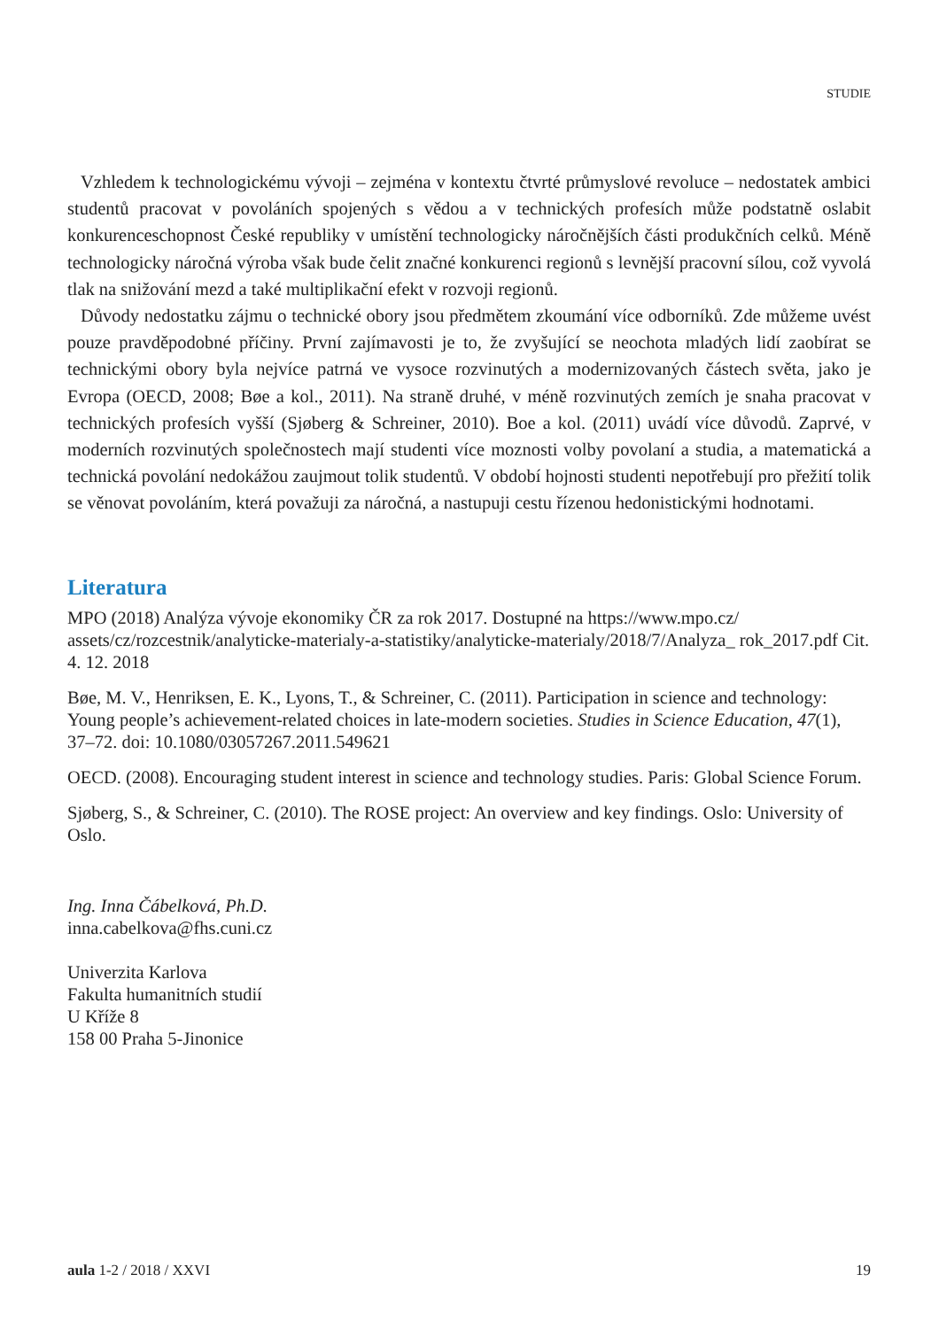STUDIE
Vzhledem k technologickému vývoji – zejména v kontextu čtvrté průmyslové revoluce – nedostatek ambici studentů pracovat v povoláních spojených s vědou a v technických profesích může podstatně oslabit konkurenceschopnost České republiky v umístění technologicky náročnějších části produkčních celků. Méně technologicky náročná výroba však bude čelit značné konkurenci regionů s levnější pracovní sílou, což vyvolá tlak na snižování mezd a také multiplikační efekt v rozvoji regionů.
Důvody nedostatku zájmu o technické obory jsou předmětem zkoumání více odborníků. Zde můžeme uvést pouze pravděpodobné příčiny. První zajímavosti je to, že zvyšující se neochota mladých lidí zaobírat se technickými obory byla nejvíce patrná ve vysoce rozvinutých a modernizovaných částech světa, jako je Evropa (OECD, 2008; Bøe a kol., 2011). Na straně druhé, v méně rozvinutých zemích je snaha pracovat v technických profesích vyšší (Sjøberg & Schreiner, 2010). Boe a kol. (2011) uvádí více důvodů. Zaprvé, v moderních rozvinutých společnostech mají studenti více moznosti volby povolaní a studia, a matematická a technická povolání nedokážou zaujmout tolik studentů. V období hojnosti studenti nepotřebují pro přežití tolik se věnovat povoláním, která považuji za náročná, a nastupuji cestu řízenou hedonistickými hodnotami.
Literatura
MPO (2018) Analýza vývoje ekonomiky ČR za rok 2017. Dostupné na https://www.mpo.cz/ assets/cz/rozcestnik/analyticke-materialy-a-statistiky/analyticke-materialy/2018/7/Analyza_ rok_2017.pdf Cit. 4. 12. 2018
Bøe, M. V., Henriksen, E. K., Lyons, T., & Schreiner, C. (2011). Participation in science and technology: Young people’s achievement-related choices in late-modern societies. Studies in Science Education, 47(1), 37–72. doi: 10.1080/03057267.2011.549621
OECD. (2008). Encouraging student interest in science and technology studies. Paris: Global Science Forum.
Sjøberg, S., & Schreiner, C. (2010). The ROSE project: An overview and key findings. Oslo: University of Oslo.
Ing. Inna Čábelková, Ph.D.
inna.cabelkova@fhs.cuni.cz
Univerzita Karlova
Fakulta humanitních studií
U Kříže 8
158 00 Praha 5-Jinonice
aula 1-2 / 2018 / XXVI 19